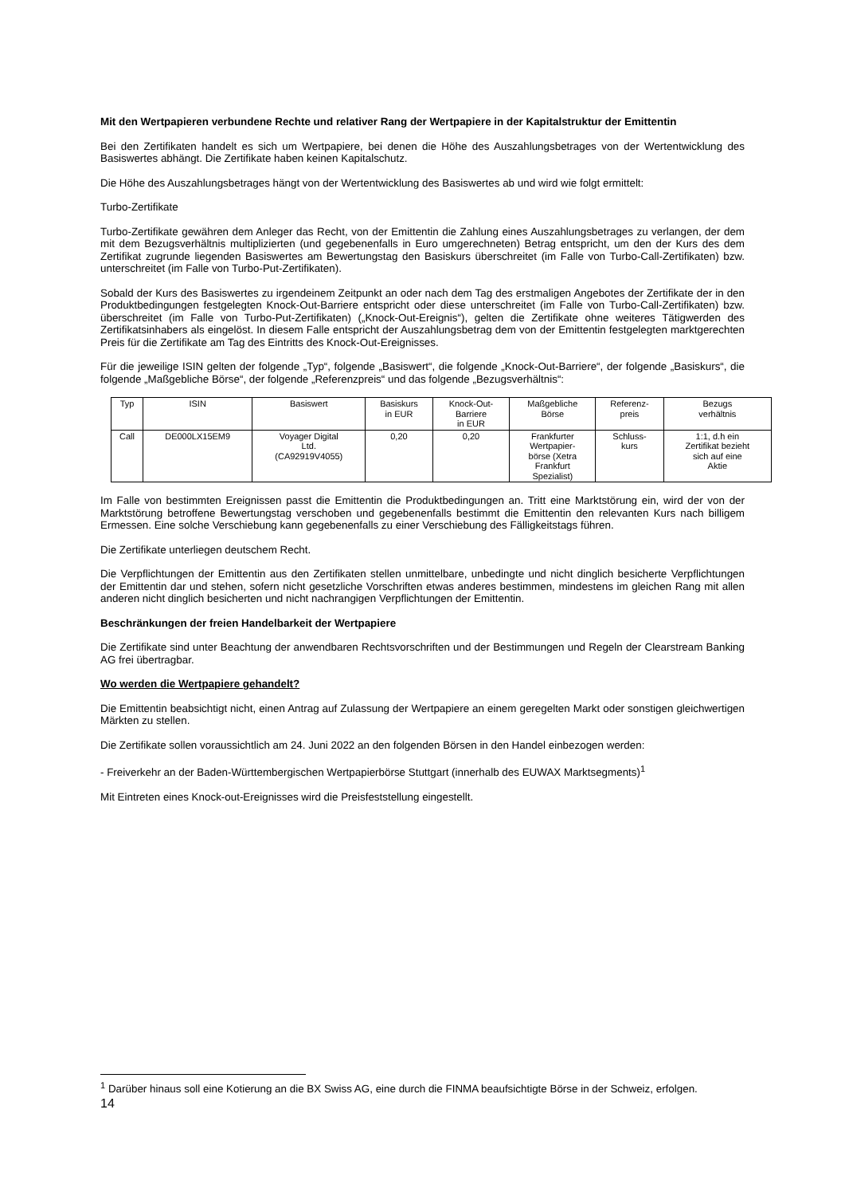Mit den Wertpapieren verbundene Rechte und relativer Rang der Wertpapiere in der Kapitalstruktur der Emittentin
Bei den Zertifikaten handelt es sich um Wertpapiere, bei denen die Höhe des Auszahlungsbetrages von der Wertentwicklung des Basiswertes abhängt. Die Zertifikate haben keinen Kapitalschutz.
Die Höhe des Auszahlungsbetrages hängt von der Wertentwicklung des Basiswertes ab und wird wie folgt ermittelt:
Turbo-Zertifikate
Turbo-Zertifikate gewähren dem Anleger das Recht, von der Emittentin die Zahlung eines Auszahlungsbetrages zu verlangen, der dem mit dem Bezugsverhältnis multiplizierten (und gegebenenfalls in Euro umgerechneten) Betrag entspricht, um den der Kurs des dem Zertifikat zugrunde liegenden Basiswertes am Bewertungstag den Basiskurs überschreitet (im Falle von Turbo-Call-Zertifikaten) bzw. unterschreitet (im Falle von Turbo-Put-Zertifikaten).
Sobald der Kurs des Basiswertes zu irgendeinem Zeitpunkt an oder nach dem Tag des erstmaligen Angebotes der Zertifikate der in den Produktbedingungen festgelegten Knock-Out-Barriere entspricht oder diese unterschreitet (im Falle von Turbo-Call-Zertifikaten) bzw. überschreitet (im Falle von Turbo-Put-Zertifikaten) („Knock-Out-Ereignis“), gelten die Zertifikate ohne weiteres Tätigwerden des Zertifikatsinhabers als eingelöst. In diesem Falle entspricht der Auszahlungsbetrag dem von der Emittentin festgelegten marktgerechten Preis für die Zertifikate am Tag des Eintritts des Knock-Out-Ereignisses.
Für die jeweilige ISIN gelten der folgende „Typ“, folgende „Basiswert“, die folgende „Knock-Out-Barriere“, der folgende „Basiskurs“, die folgende „Maßgebliche Börse“, der folgende „Referenzpreis“ und das folgende „Bezugsverhältnis“:
| Typ | ISIN | Basiswert | Basiskurs in EUR | Knock-Out- Barriere in EUR | Maßgebliche Börse | Referenz- preis | Bezugs verhältnis |
| --- | --- | --- | --- | --- | --- | --- | --- |
| Call | DE000LX15EM9 | Voyager Digital Ltd. (CA92919V4055) | 0,20 | 0,20 | Frankfurter Wertpapier- börse (Xetra Frankfurt Spezialist) | Schluss- kurs | 1:1, d.h ein Zertifikat bezieht sich auf eine Aktie |
Im Falle von bestimmten Ereignissen passt die Emittentin die Produktbedingungen an. Tritt eine Marktstörung ein, wird der von der Marktstörung betroffene Bewertungstag verschoben und gegebenenfalls bestimmt die Emittentin den relevanten Kurs nach billigem Ermessen. Eine solche Verschiebung kann gegebenenfalls zu einer Verschiebung des Fälligkeitstags führen.
Die Zertifikate unterliegen deutschem Recht.
Die Verpflichtungen der Emittentin aus den Zertifikaten stellen unmittelbare, unbedingte und nicht dinglich besicherte Verpflichtungen der Emittentin dar und stehen, sofern nicht gesetzliche Vorschriften etwas anderes bestimmen, mindestens im gleichen Rang mit allen anderen nicht dinglich besicherten und nicht nachrangigen Verpflichtungen der Emittentin.
Beschränkungen der freien Handelbarkeit der Wertpapiere
Die Zertifikate sind unter Beachtung der anwendbaren Rechtsvorschriften und der Bestimmungen und Regeln der Clearstream Banking AG frei übertragbar.
Wo werden die Wertpapiere gehandelt?
Die Emittentin beabsichtigt nicht, einen Antrag auf Zulassung der Wertpapiere an einem geregelten Markt oder sonstigen gleichwertigen Märkten zu stellen.
Die Zertifikate sollen voraussichtlich am 24. Juni 2022 an den folgenden Börsen in den Handel einbezogen werden:
- Freiverkehr an der Baden-Württembergischen Wertpapierbörse Stuttgart (innerhalb des EUWAX Marktsegments)<sup>1</sup>
Mit Eintreten eines Knock-out-Ereignisses wird die Preisfeststellung eingestellt.
<sup>1</sup> Darüber hinaus soll eine Kotierung an die BX Swiss AG, eine durch die FINMA beaufsichtigte Börse in der Schweiz, erfolgen.
14